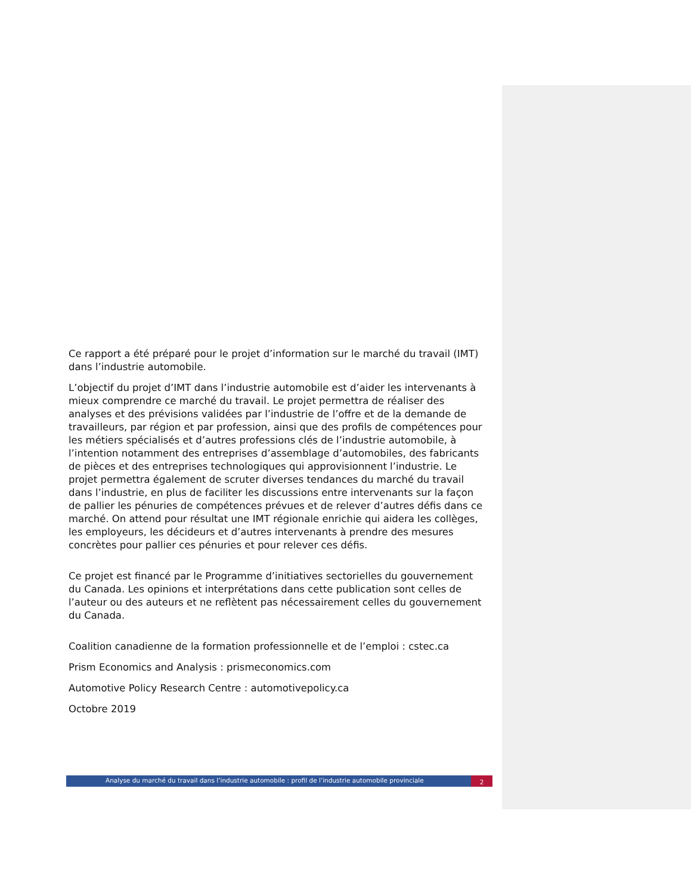Ce rapport a été préparé pour le projet d’information sur le marché du travail (IMT) dans l’industrie automobile.
L’objectif du projet d’IMT dans l’industrie automobile est d’aider les intervenants à mieux comprendre ce marché du travail. Le projet permettra de réaliser des analyses et des prévisions validées par l’industrie de l’offre et de la demande de travailleurs, par région et par profession, ainsi que des profils de compétences pour les métiers spécialisés et d’autres professions clés de l’industrie automobile, à l’intention notamment des entreprises d’assemblage d’automobiles, des fabricants de pièces et des entreprises technologiques qui approvisionnent l’industrie. Le projet permettra également de scruter diverses tendances du marché du travail dans l’industrie, en plus de faciliter les discussions entre intervenants sur la façon de pallier les pénuries de compétences prévues et de relever d’autres défis dans ce marché. On attend pour résultat une IMT régionale enrichie qui aidera les collèges, les employeurs, les décideurs et d’autres intervenants à prendre des mesures concrètes pour pallier ces pénuries et pour relever ces défis.
Ce projet est financé par le Programme d’initiatives sectorielles du gouvernement du Canada. Les opinions et interprétations dans cette publication sont celles de l’auteur ou des auteurs et ne reflètent pas nécessairement celles du gouvernement du Canada.
Coalition canadienne de la formation professionnelle et de l’emploi : cstec.ca
Prism Economics and Analysis : prismeconomics.com
Automotive Policy Research Centre : automotivepolicy.ca
Octobre 2019
Analyse du marché du travail dans l’industrie automobile : profil de l’industrie automobile provinciale
2